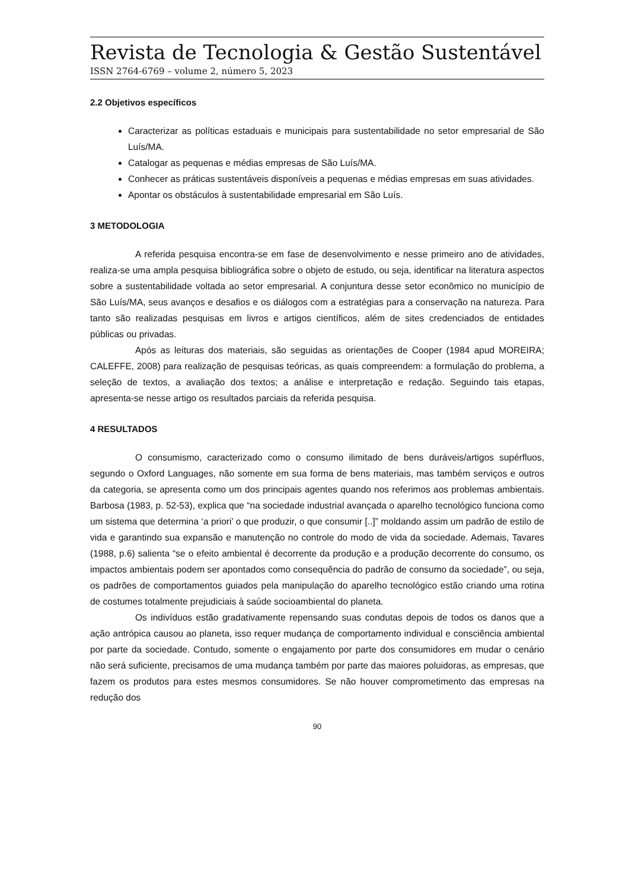Revista de Tecnologia & Gestão Sustentável
ISSN 2764-6769 – volume 2, número 5, 2023
2.2 Objetivos específicos
Caracterizar as políticas estaduais e municipais para sustentabilidade no setor empresarial de São Luís/MA.
Catalogar as pequenas e médias empresas de São Luís/MA.
Conhecer as práticas sustentáveis disponíveis a pequenas e médias empresas em suas atividades.
Apontar os obstáculos à sustentabilidade empresarial em São Luís.
3 METODOLOGIA
A referida pesquisa encontra-se em fase de desenvolvimento e nesse primeiro ano de atividades, realiza-se uma ampla pesquisa bibliográfica sobre o objeto de estudo, ou seja, identificar na literatura aspectos sobre a sustentabilidade voltada ao setor empresarial. A conjuntura desse setor econômico no município de São Luís/MA, seus avanços e desafios e os diálogos com a estratégias para a conservação na natureza. Para tanto são realizadas pesquisas em livros e artigos científicos, além de sites credenciados de entidades públicas ou privadas.
Após as leituras dos materiais, são seguidas as orientações de Cooper (1984 apud MOREIRA; CALEFFE, 2008) para realização de pesquisas teóricas, as quais compreendem: a formulação do problema, a seleção de textos, a avaliação dos textos; a análise e interpretação e redação. Seguindo tais etapas, apresenta-se nesse artigo os resultados parciais da referida pesquisa.
4 RESULTADOS
O consumismo, caracterizado como o consumo ilimitado de bens duráveis/artigos supérfluos, segundo o Oxford Languages, não somente em sua forma de bens materiais, mas também serviços e outros da categoria, se apresenta como um dos principais agentes quando nos referimos aos problemas ambientais. Barbosa (1983, p. 52-53), explica que “na sociedade industrial avançada o aparelho tecnológico funciona como um sistema que determina ‘a priori’ o que produzir, o que consumir [..]” moldando assim um padrão de estilo de vida e garantindo sua expansão e manutenção no controle do modo de vida da sociedade. Ademais, Tavares (1988, p.6) salienta “se o efeito ambiental é decorrente da produção e a produção decorrente do consumo, os impactos ambientais podem ser apontados como consequência do padrão de consumo da sociedade”, ou seja, os padrões de comportamentos guiados pela manipulação do aparelho tecnológico estão criando uma rotina de costumes totalmente prejudiciais à saúde socioambiental do planeta.
Os indivíduos estão gradativamente repensando suas condutas depois de todos os danos que a ação antrópica causou ao planeta, isso requer mudança de comportamento individual e consciência ambiental por parte da sociedade. Contudo, somente o engajamento por parte dos consumidores em mudar o cenário não será suficiente, precisamos de uma mudança também por parte das maiores poluidoras, as empresas, que fazem os produtos para estes mesmos consumidores. Se não houver comprometimento das empresas na redução dos
90